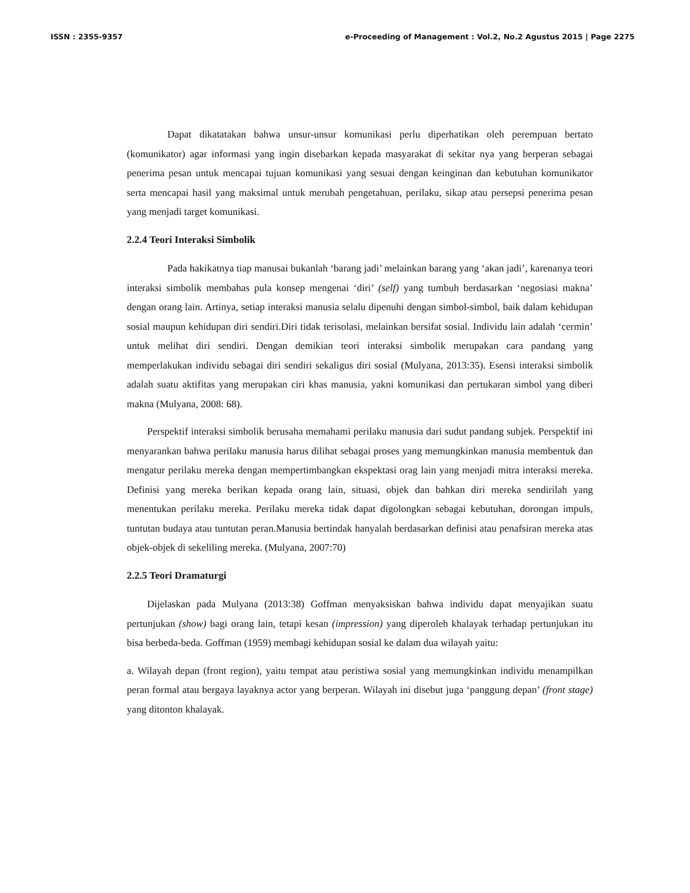ISSN : 2355-9357 e-Proceeding of Management : Vol.2, No.2 Agustus 2015 | Page 2275
Dapat dikatatakan bahwa unsur-unsur komunikasi perlu diperhatikan oleh perempuan bertato (komunikator) agar informasi yang ingin disebarkan kepada masyarakat di sekitar nya yang berperan sebagai penerima pesan untuk mencapai tujuan komunikasi yang sesuai dengan keinginan dan kebutuhan komunikator serta mencapai hasil yang maksimal untuk merubah pengetahuan, perilaku, sikap atau persepsi penerima pesan yang menjadi target komunikasi.
2.2.4 Teori Interaksi Simbolik
Pada hakikatnya tiap manusai bukanlah ‘barang jadi’ melainkan barang yang ‘akan jadi’, karenanya teori interaksi simbolik membahas pula konsep mengenai ‘diri’ (self) yang tumbuh berdasarkan ‘negosiasi makna’ dengan orang lain. Artinya, setiap interaksi manusia selalu dipenuhi dengan simbol-simbol, baik dalam kehidupan sosial maupun kehidupan diri sendiri.Diri tidak terisolasi, melainkan bersifat sosial. Individu lain adalah ‘cermin’ untuk melihat diri sendiri. Dengan demikian teori interaksi simbolik merupakan cara pandang yang memperlakukan individu sebagai diri sendiri sekaligus diri sosial (Mulyana, 2013:35). Esensi interaksi simbolik adalah suatu aktifitas yang merupakan ciri khas manusia, yakni komunikasi dan pertukaran simbol yang diberi makna (Mulyana, 2008: 68).
Perspektif interaksi simbolik berusaha memahami perilaku manusia dari sudut pandang subjek. Perspektif ini menyarankan bahwa perilaku manusia harus dilihat sebagai proses yang memungkinkan manusia membentuk dan mengatur perilaku mereka dengan mempertimbangkan ekspektasi orag lain yang menjadi mitra interaksi mereka. Definisi yang mereka berikan kepada orang lain, situasi, objek dan bahkan diri mereka sendirilah yang menentukan perilaku mereka. Perilaku mereka tidak dapat digolongkan sebagai kebutuhan, dorongan impuls, tuntutan budaya atau tuntutan peran.Manusia bertindak hanyalah berdasarkan definisi atau penafsiran mereka atas objek-objek di sekeliling mereka. (Mulyana, 2007:70)
2.2.5 Teori Dramaturgi
Dijelaskan pada Mulyana (2013:38) Goffman menyaksiskan bahwa individu dapat menyajikan suatu pertunjukan (show) bagi orang lain, tetapi kesan (impression) yang diperoleh khalayak terhadap pertunjukan itu bisa berbeda-beda. Goffman (1959) membagi kehidupan sosial ke dalam dua wilayah yaitu:
a. Wilayah depan (front region), yaitu tempat atau peristiwa sosial yang memungkinkan individu menampilkan peran formal atau bergaya layaknya actor yang berperan. Wilayah ini disebut juga ‘panggung depan’ (front stage) yang ditonton khalayak.